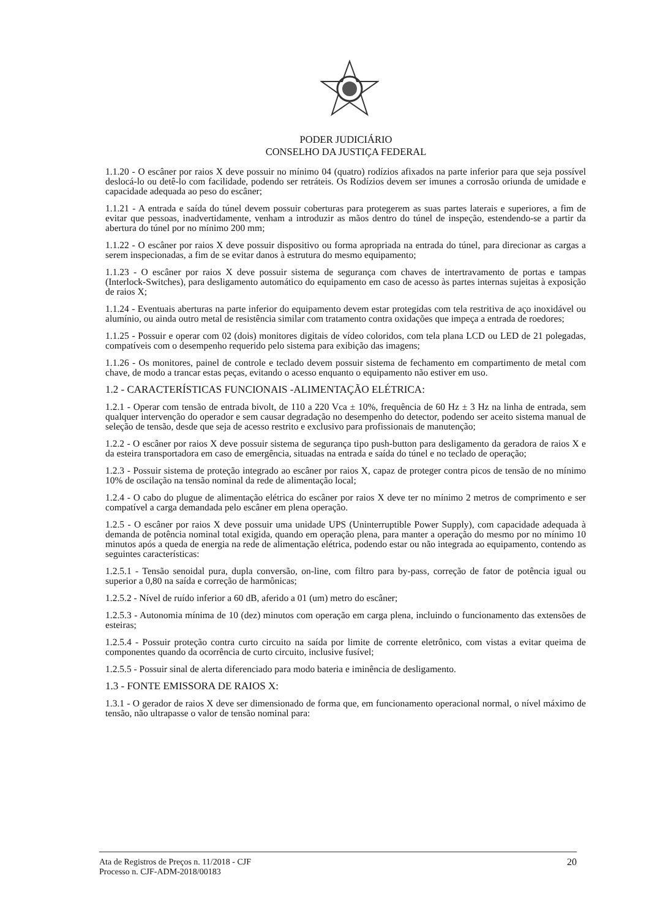PODER JUDICIÁRIO
CONSELHO DA JUSTIÇA FEDERAL
1.1.20 - O escâner por raios X deve possuir no mínimo 04 (quatro) rodízios afixados na parte inferior para que seja possível deslocá-lo ou detê-lo com facilidade, podendo ser retráteis. Os Rodízios devem ser imunes a corrosão oriunda de umidade e capacidade adequada ao peso do escâner;
1.1.21 - A entrada e saída do túnel devem possuir coberturas para protegerem as suas partes laterais e superiores, a fim de evitar que pessoas, inadvertidamente, venham a introduzir as mãos dentro do túnel de inspeção, estendendo-se a partir da abertura do túnel por no mínimo 200 mm;
1.1.22 - O escâner por raios X deve possuir dispositivo ou forma apropriada na entrada do túnel, para direcionar as cargas a serem inspecionadas, a fim de se evitar danos à estrutura do mesmo equipamento;
1.1.23 - O escâner por raios X deve possuir sistema de segurança com chaves de intertravamento de portas e tampas (Interlock-Switches), para desligamento automático do equipamento em caso de acesso às partes internas sujeitas à exposição de raios X;
1.1.24 - Eventuais aberturas na parte inferior do equipamento devem estar protegidas com tela restritiva de aço inoxidável ou alumínio, ou ainda outro metal de resistência similar com tratamento contra oxidações que impeça a entrada de roedores;
1.1.25 - Possuir e operar com 02 (dois) monitores digitais de vídeo coloridos, com tela plana LCD ou LED de 21 polegadas, compatíveis com o desempenho requerido pelo sistema para exibição das imagens;
1.1.26 - Os monitores, painel de controle e teclado devem possuir sistema de fechamento em compartimento de metal com chave, de modo a trancar estas peças, evitando o acesso enquanto o equipamento não estiver em uso.
1.2 - CARACTERÍSTICAS FUNCIONAIS -ALIMENTAÇÃO ELÉTRICA:
1.2.1 - Operar com tensão de entrada bivolt, de 110 a 220 Vca ± 10%, frequência de 60 Hz ± 3 Hz na linha de entrada, sem qualquer intervenção do operador e sem causar degradação no desempenho do detector, podendo ser aceito sistema manual de seleção de tensão, desde que seja de acesso restrito e exclusivo para profissionais de manutenção;
1.2.2 - O escâner por raios X deve possuir sistema de segurança tipo push-button para desligamento da geradora de raios X e da esteira transportadora em caso de emergência, situadas na entrada e saída do túnel e no teclado de operação;
1.2.3 - Possuir sistema de proteção integrado ao escâner por raios X, capaz de proteger contra picos de tensão de no mínimo 10% de oscilação na tensão nominal da rede de alimentação local;
1.2.4 - O cabo do plugue de alimentação elétrica do escâner por raios X deve ter no mínimo 2 metros de comprimento e ser compatível a carga demandada pelo escâner em plena operação.
1.2.5 - O escâner por raios X deve possuir uma unidade UPS (Uninterruptible Power Supply), com capacidade adequada à demanda de potência nominal total exigida, quando em operação plena, para manter a operação do mesmo por no mínimo 10 minutos após a queda de energia na rede de alimentação elétrica, podendo estar ou não integrada ao equipamento, contendo as seguintes características:
1.2.5.1 - Tensão senoidal pura, dupla conversão, on-line, com filtro para by-pass, correção de fator de potência igual ou superior a 0,80 na saída e correção de harmônicas;
1.2.5.2 - Nível de ruído inferior a 60 dB, aferido a 01 (um) metro do escâner;
1.2.5.3 - Autonomia mínima de 10 (dez) minutos com operação em carga plena, incluindo o funcionamento das extensões de esteiras;
1.2.5.4 - Possuir proteção contra curto circuito na saída por limite de corrente eletrônico, com vistas a evitar queima de componentes quando da ocorrência de curto circuito, inclusive fusível;
1.2.5.5 - Possuir sinal de alerta diferenciado para modo bateria e iminência de desligamento.
1.3 - FONTE EMISSORA DE RAIOS X:
1.3.1 - O gerador de raios X deve ser dimensionado de forma que, em funcionamento operacional normal, o nível máximo de tensão, não ultrapasse o valor de tensão nominal para:
Ata de Registros de Preços n. 11/2018 - CJF
Processo n. CJF-ADM-2018/00183
20